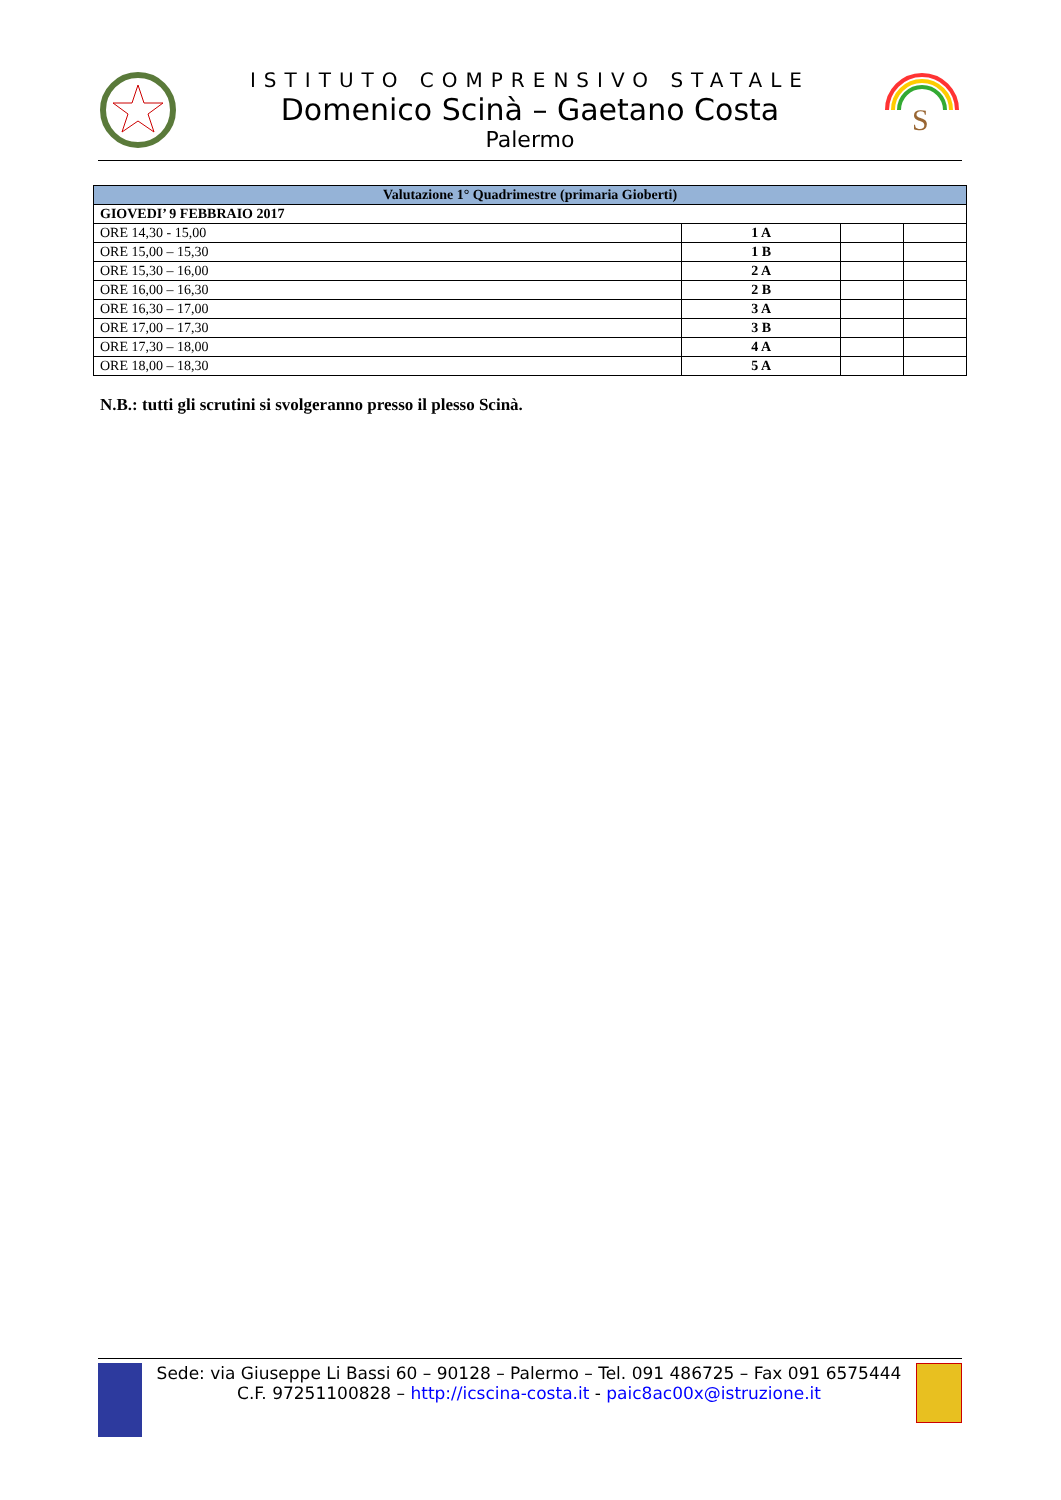ISTITUTO COMPRENSIVO STATALE
Domenico Scinà – Gaetano Costa
Palermo
S
| Valutazione 1° Quadrimestre (primaria Gioberti) | | | |
| --- | --- | --- | --- |
| GIOVEDI’ 9 FEBBRAIO 2017 | | | |
| ORE 14,30 - 15,00 | 1 A | | |
| ORE 15,00 – 15,30 | 1 B | | |
| ORE 15,30 – 16,00 | 2 A | | |
| ORE 16,00 – 16,30 | 2 B | | |
| ORE 16,30 – 17,00 | 3 A | | |
| ORE 17,00 – 17,30 | 3 B | | |
| ORE 17,30 – 18,00 | 4 A | | |
| ORE 18,00 – 18,30 | 5 A | | |
N.B.: tutti gli scrutini si svolgeranno presso il plesso Scinà.
Sede: via Giuseppe Li Bassi 60 – 90128 – Palermo – Tel. 091 486725 – Fax 091 6575444
C.F. 97251100828 – http://icscina-costa.it - paic8ac00x@istruzione.it